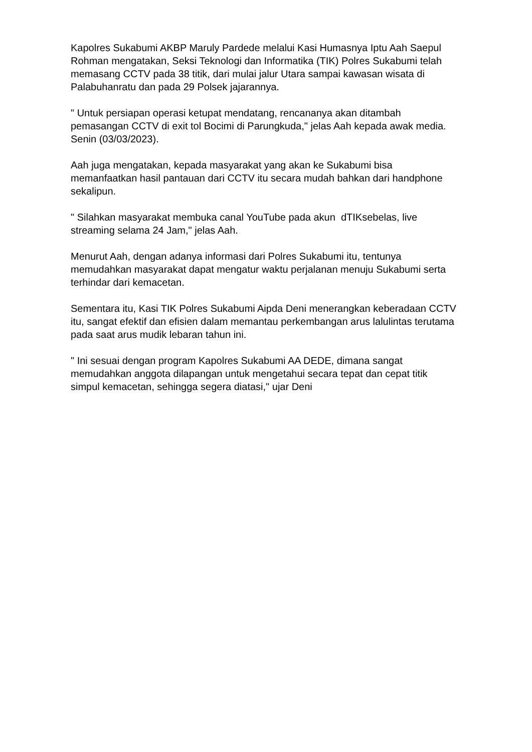Kapolres Sukabumi AKBP Maruly Pardede melalui Kasi Humasnya Iptu Aah Saepul Rohman mengatakan, Seksi Teknologi dan Informatika (TIK) Polres Sukabumi telah memasang CCTV pada 38 titik, dari mulai jalur Utara sampai kawasan wisata di Palabuhanratu dan pada 29 Polsek jajarannya.
" Untuk persiapan operasi ketupat mendatang, rencananya akan ditambah pemasangan CCTV di exit tol Bocimi di Parungkuda," jelas Aah kepada awak media. Senin (03/03/2023).
Aah juga mengatakan, kepada masyarakat yang akan ke Sukabumi bisa memanfaatkan hasil pantauan dari CCTV itu secara mudah bahkan dari handphone sekalipun.
" Silahkan masyarakat membuka canal YouTube pada akun dTIKsebelas, live streaming selama 24 Jam," jelas Aah.
Menurut Aah, dengan adanya informasi dari Polres Sukabumi itu, tentunya memudahkan masyarakat dapat mengatur waktu perjalanan menuju Sukabumi serta terhindar dari kemacetan.
Sementara itu, Kasi TIK Polres Sukabumi Aipda Deni menerangkan keberadaan CCTV itu, sangat efektif dan efisien dalam memantau perkembangan arus lalulintas terutama pada saat arus mudik lebaran tahun ini.
" Ini sesuai dengan program Kapolres Sukabumi AA DEDE, dimana sangat memudahkan anggota dilapangan untuk mengetahui secara tepat dan cepat titik simpul kemacetan, sehingga segera diatasi," ujar Deni